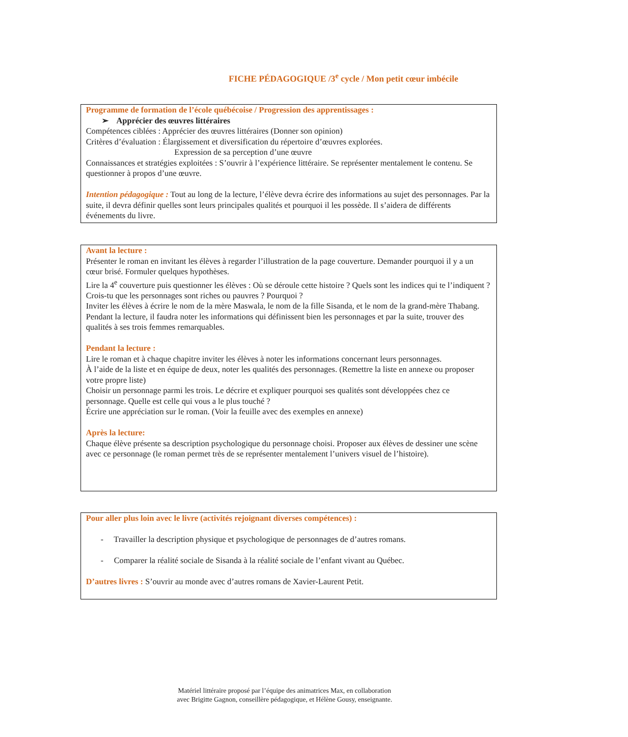FICHE PÉDAGOGIQUE /3<sup>e</sup> cycle / Mon petit cœur imbécile
Programme de formation de l’école québécoise / Progression des apprentissages :
➢ Apprécier des œuvres littéraires
Compétences ciblées : Apprécier des œuvres littéraires (Donner son opinion)
Critères d’évaluation : Élargissement et diversification du répertoire d’œuvres explorées.
Expression de sa perception d’une œuvre
Connaissances et stratégies exploitées : S’ouvrir à l’expérience littéraire. Se représenter mentalement le contenu. Se questionner à propos d’une œuvre.
Intention pédagogique : Tout au long de la lecture, l’élève devra écrire des informations au sujet des personnages. Par la suite, il devra définir quelles sont leurs principales qualités et pourquoi il les possède. Il s’aidera de différents événements du livre.
Avant la lecture :
Présenter le roman en invitant les élèves à regarder l’illustration de la page couverture. Demander pourquoi il y a un cœur brisé. Formuler quelques hypothèses.
Lire la 4<sup>e</sup> couverture puis questionner les élèves : Où se déroule cette histoire ? Quels sont les indices qui te l’indiquent ? Crois-tu que les personnages sont riches ou pauvres ? Pourquoi ?
Inviter les élèves à écrire le nom de la mère Maswala, le nom de la fille Sisanda, et le nom de la grand-mère Thabang. Pendant la lecture, il faudra noter les informations qui définissent bien les personnages et par la suite, trouver des qualités à ses trois femmes remarquables.
Pendant la lecture :
Lire le roman et à chaque chapitre inviter les élèves à noter les informations concernant leurs personnages.
À l’aide de la liste et en équipe de deux, noter les qualités des personnages. (Remettre la liste en annexe ou proposer votre propre liste)
Choisir un personnage parmi les trois. Le décrire et expliquer pourquoi ses qualités sont développées chez ce personnage. Quelle est celle qui vous a le plus touché ?
Écrire une appréciation sur le roman. (Voir la feuille avec des exemples en annexe)
Après la lecture:
Chaque élève présente sa description psychologique du personnage choisi. Proposer aux élèves de dessiner une scène avec ce personnage (le roman permet très de se représenter mentalement l’univers visuel de l’histoire).
Pour aller plus loin avec le livre (activités rejoignant diverses compétences) :
- Travailler la description physique et psychologique de personnages de d’autres romans.
- Comparer la réalité sociale de Sisanda à la réalité sociale de l’enfant vivant au Québec.
D’autres livres : S’ouvrir au monde avec d’autres romans de Xavier-Laurent Petit.
Matériel littéraire proposé par l’équipe des animatrices Max, en collaboration
avec Brigitte Gagnon, conseillère pédagogique, et Hélène Gousy, enseignante.